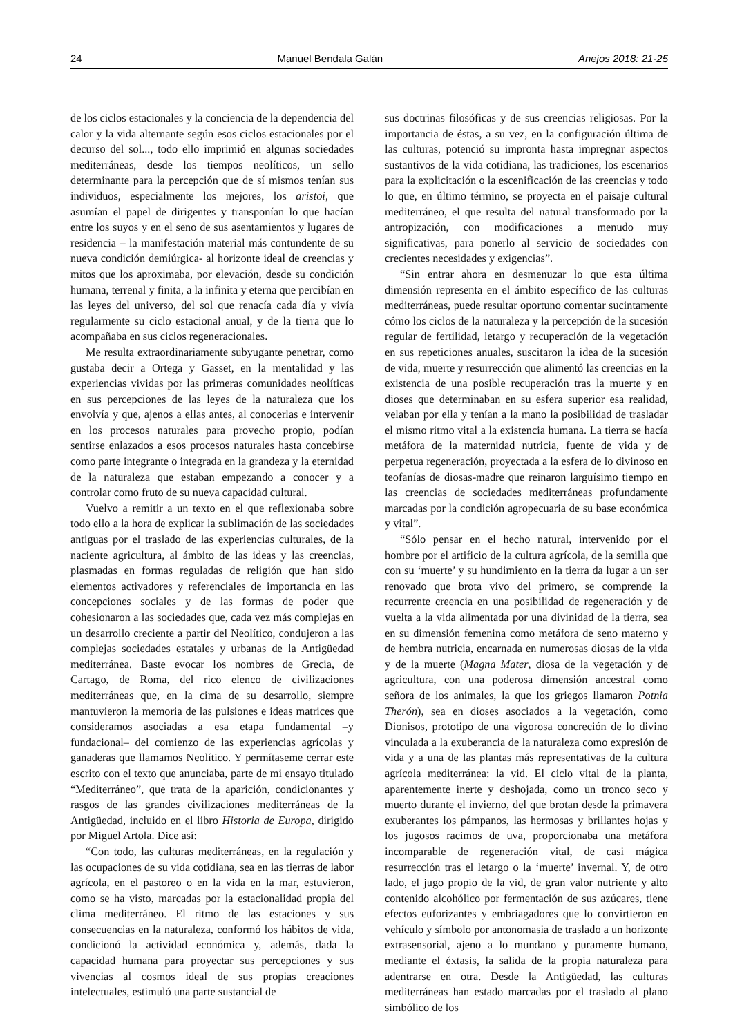24 Manuel Bendala Galán Anejos 2018: 21-25
de los ciclos estacionales y la conciencia de la dependencia del calor y la vida alternante según esos ciclos estacionales por el decurso del sol..., todo ello imprimió en algunas sociedades mediterráneas, desde los tiempos neolíticos, un sello determinante para la percepción que de sí mismos tenían sus individuos, especialmente los mejores, los aristoi, que asumían el papel de dirigentes y transponían lo que hacían entre los suyos y en el seno de sus asentamientos y lugares de residencia – la manifestación material más contundente de su nueva condición demiúrgica- al horizonte ideal de creencias y mitos que los aproximaba, por elevación, desde su condición humana, terrenal y finita, a la infinita y eterna que percibían en las leyes del universo, del sol que renacía cada día y vivía regularmente su ciclo estacional anual, y de la tierra que lo acompañaba en sus ciclos regeneracionales.
Me resulta extraordinariamente subyugante penetrar, como gustaba decir a Ortega y Gasset, en la mentalidad y las experiencias vividas por las primeras comunidades neolíticas en sus percepciones de las leyes de la naturaleza que los envolvía y que, ajenos a ellas antes, al conocerlas e intervenir en los procesos naturales para provecho propio, podían sentirse enlazados a esos procesos naturales hasta concebirse como parte integrante o integrada en la grandeza y la eternidad de la naturaleza que estaban empezando a conocer y a controlar como fruto de su nueva capacidad cultural.
Vuelvo a remitir a un texto en el que reflexionaba sobre todo ello a la hora de explicar la sublimación de las sociedades antiguas por el traslado de las experiencias culturales, de la naciente agricultura, al ámbito de las ideas y las creencias, plasmadas en formas reguladas de religión que han sido elementos activadores y referenciales de importancia en las concepciones sociales y de las formas de poder que cohesionaron a las sociedades que, cada vez más complejas en un desarrollo creciente a partir del Neolítico, condujeron a las complejas sociedades estatales y urbanas de la Antigüedad mediterránea. Baste evocar los nombres de Grecia, de Cartago, de Roma, del rico elenco de civilizaciones mediterráneas que, en la cima de su desarrollo, siempre mantuvieron la memoria de las pulsiones e ideas matrices que consideramos asociadas a esa etapa fundamental –y fundacional– del comienzo de las experiencias agrícolas y ganaderas que llamamos Neolítico. Y permítaseme cerrar este escrito con el texto que anunciaba, parte de mi ensayo titulado “Mediterráneo”, que trata de la aparición, condicionantes y rasgos de las grandes civilizaciones mediterráneas de la Antigüedad, incluido en el libro Historia de Europa, dirigido por Miguel Artola. Dice así:
“Con todo, las culturas mediterráneas, en la regulación y las ocupaciones de su vida cotidiana, sea en las tierras de labor agrícola, en el pastoreo o en la vida en la mar, estuvieron, como se ha visto, marcadas por la estacionalidad propia del clima mediterráneo. El ritmo de las estaciones y sus consecuencias en la naturaleza, conformó los hábitos de vida, condicionó la actividad económica y, además, dada la capacidad humana para proyectar sus percepciones y sus vivencias al cosmos ideal de sus propias creaciones intelectuales, estimuló una parte sustancial de
sus doctrinas filosóficas y de sus creencias religiosas. Por la importancia de éstas, a su vez, en la configuración última de las culturas, potenció su impronta hasta impregnar aspectos sustantivos de la vida cotidiana, las tradiciones, los escenarios para la explicitación o la escenificación de las creencias y todo lo que, en último término, se proyecta en el paisaje cultural mediterráneo, el que resulta del natural transformado por la antropización, con modificaciones a menudo muy significativas, para ponerlo al servicio de sociedades con crecientes necesidades y exigencias”.
“Sin entrar ahora en desmenuzar lo que esta última dimensión representa en el ámbito específico de las culturas mediterráneas, puede resultar oportuno comentar sucintamente cómo los ciclos de la naturaleza y la percepción de la sucesión regular de fertilidad, letargo y recuperación de la vegetación en sus repeticiones anuales, suscitaron la idea de la sucesión de vida, muerte y resurrección que alimentó las creencias en la existencia de una posible recuperación tras la muerte y en dioses que determinaban en su esfera superior esa realidad, velaban por ella y tenían a la mano la posibilidad de trasladar el mismo ritmo vital a la existencia humana. La tierra se hacía metáfora de la maternidad nutricia, fuente de vida y de perpetua regeneración, proyectada a la esfera de lo divinoso en teofanías de diosas-madre que reinaron larguísimo tiempo en las creencias de sociedades mediterráneas profundamente marcadas por la condición agropecuaria de su base económica y vital”.
“Sólo pensar en el hecho natural, intervenido por el hombre por el artificio de la cultura agrícola, de la semilla que con su ‘muerte’ y su hundimiento en la tierra da lugar a un ser renovado que brota vivo del primero, se comprende la recurrente creencia en una posibilidad de regeneración y de vuelta a la vida alimentada por una divinidad de la tierra, sea en su dimensión femenina como metáfora de seno materno y de hembra nutricia, encarnada en numerosas diosas de la vida y de la muerte (Magna Mater, diosa de la vegetación y de agricultura, con una poderosa dimensión ancestral como señora de los animales, la que los griegos llamaron Potnia Therón), sea en dioses asociados a la vegetación, como Dionisos, prototipo de una vigorosa concreción de lo divino vinculada a la exuberancia de la naturaleza como expresión de vida y a una de las plantas más representativas de la cultura agrícola mediterránea: la vid. El ciclo vital de la planta, aparentemente inerte y deshojada, como un tronco seco y muerto durante el invierno, del que brotan desde la primavera exuberantes los pámpanos, las hermosas y brillantes hojas y los jugosos racimos de uva, proporcionaba una metáfora incomparable de regeneración vital, de casi mágica resurrección tras el letargo o la ‘muerte’ invernal. Y, de otro lado, el jugo propio de la vid, de gran valor nutriente y alto contenido alcohólico por fermentación de sus azúcares, tiene efectos euforizantes y embriagadores que lo convirtieron en vehículo y símbolo por antonomasia de traslado a un horizonte extrasensorial, ajeno a lo mundano y puramente humano, mediante el éxtasis, la salida de la propia naturaleza para adentrarse en otra. Desde la Antigüedad, las culturas mediterráneas han estado marcadas por el traslado al plano simbólico de los